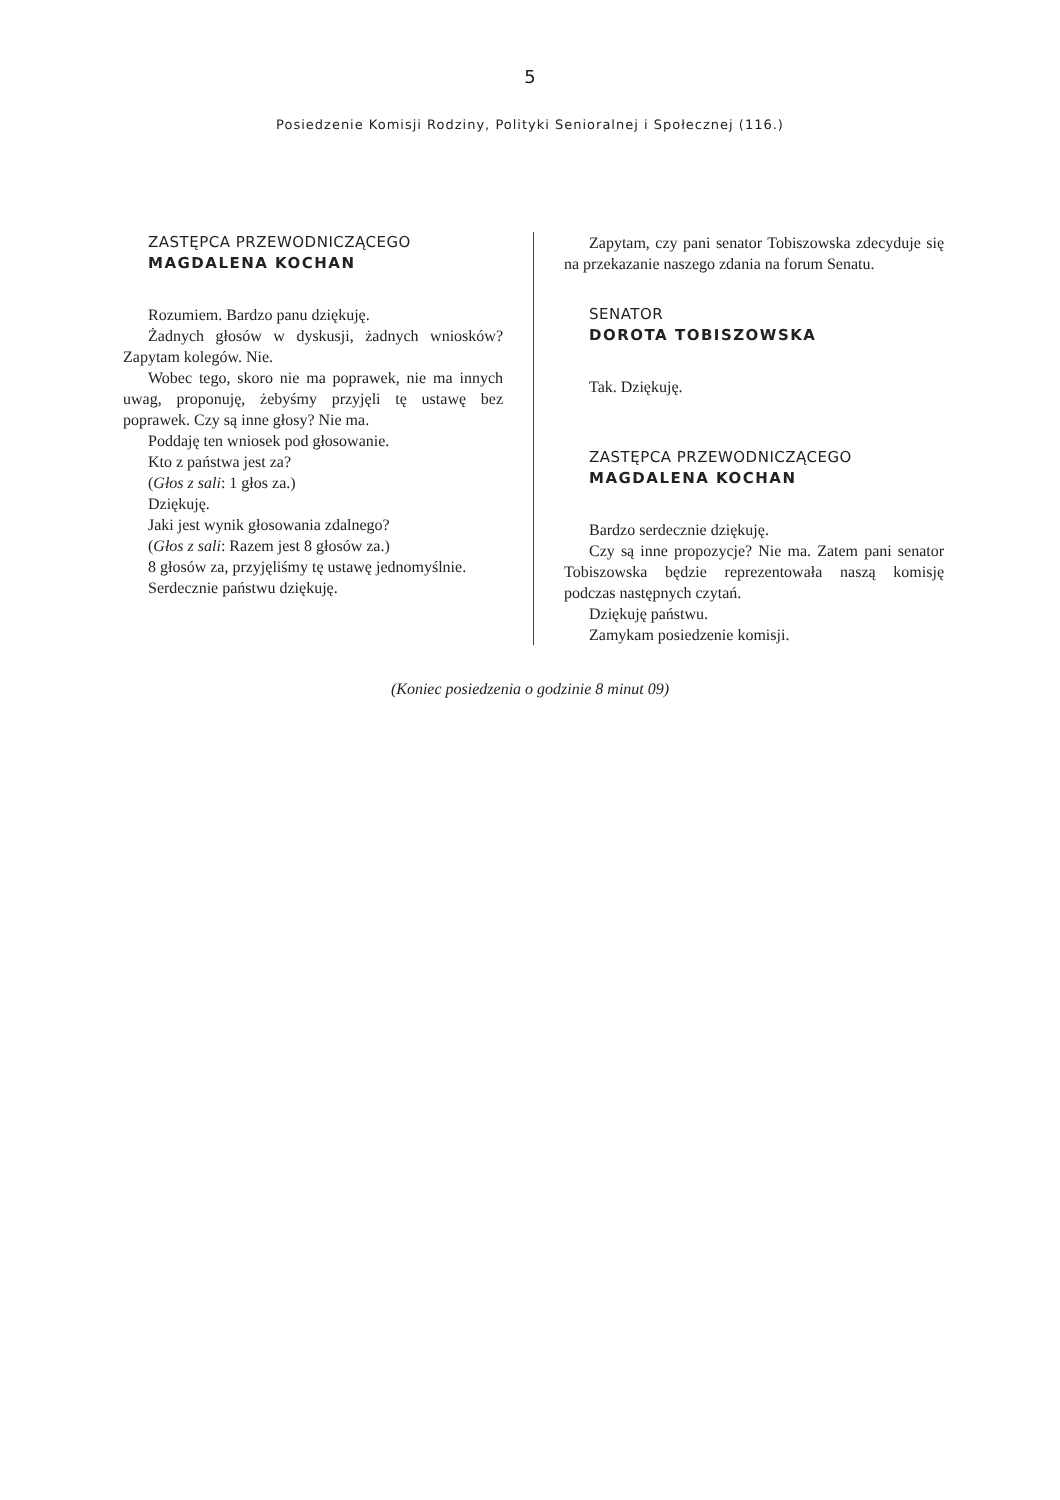5
Posiedzenie Komisji Rodziny, Polityki Senioralnej i Społecznej (116.)
ZASTĘPCA PRZEWODNICZĄCEGO
MAGDALENA KOCHAN
Rozumiem. Bardzo panu dziękuję.
Żadnych głosów w dyskusji, żadnych wniosków? Zapytam kolegów. Nie.
Wobec tego, skoro nie ma poprawek, nie ma innych uwag, proponuję, żebyśmy przyjęli tę ustawę bez poprawek. Czy są inne głosy? Nie ma.
Poddaję ten wniosek pod głosowanie.
Kto z państwa jest za?
(Głos z sali: 1 głos za.)
Dziękuję.
Jaki jest wynik głosowania zdalnego?
(Głos z sali: Razem jest 8 głosów za.)
8 głosów za, przyjęliśmy tę ustawę jednomyślnie.
Serdecznie państwu dziękuję.
Zapytam, czy pani senator Tobiszowska zdecyduje się na przekazanie naszego zdania na forum Senatu.
SENATOR
DOROTA TOBISZOWSKA
Tak. Dziękuję.
ZASTĘPCA PRZEWODNICZĄCEGO
MAGDALENA KOCHAN
Bardzo serdecznie dziękuję.
Czy są inne propozycje? Nie ma. Zatem pani senator Tobiszowska będzie reprezentowała naszą komisję podczas następnych czytań.
Dziękuję państwu.
Zamykam posiedzenie komisji.
(Koniec posiedzenia o godzinie 8 minut 09)